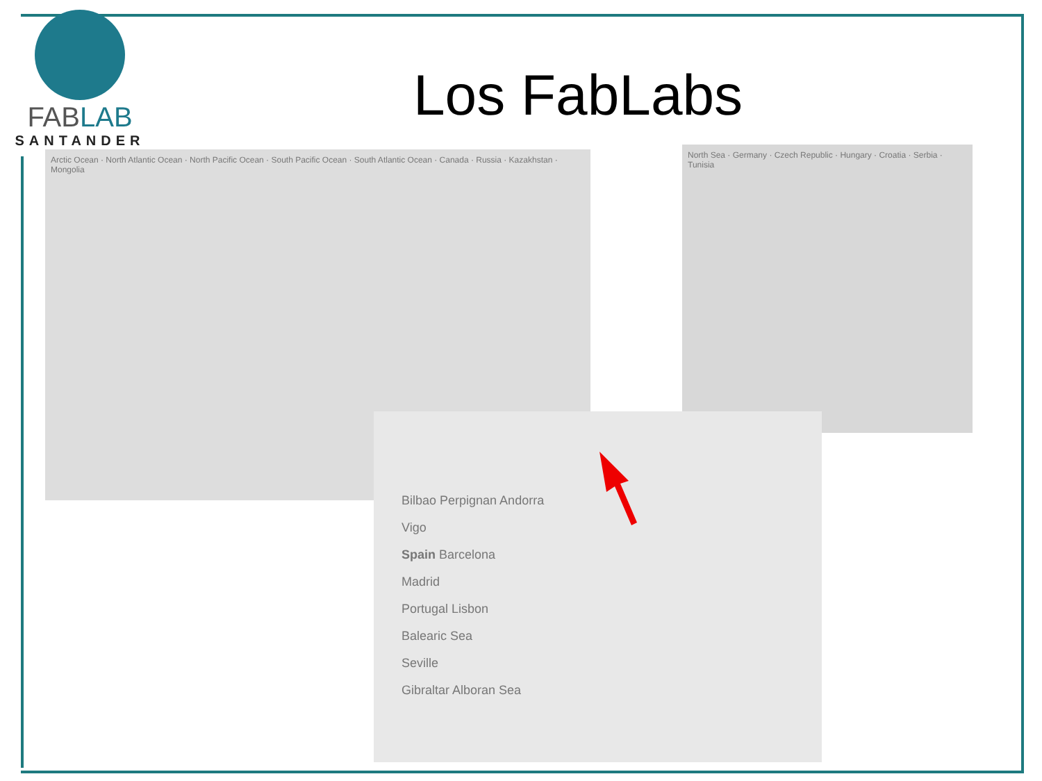FABLAB
SANTANDER
Los FabLabs
Arctic Ocean · North Atlantic Ocean · North Pacific Ocean · South Pacific Ocean · South Atlantic Ocean · Canada · Russia · Kazakhstan · Mongolia
North Sea · Germany · Czech Republic · Hungary · Croatia · Serbia · Tunisia
Bilbao Perpignan Andorra
Vigo
Spain Barcelona
Madrid
Portugal Lisbon
Balearic Sea
Seville
Gibraltar Alboran Sea